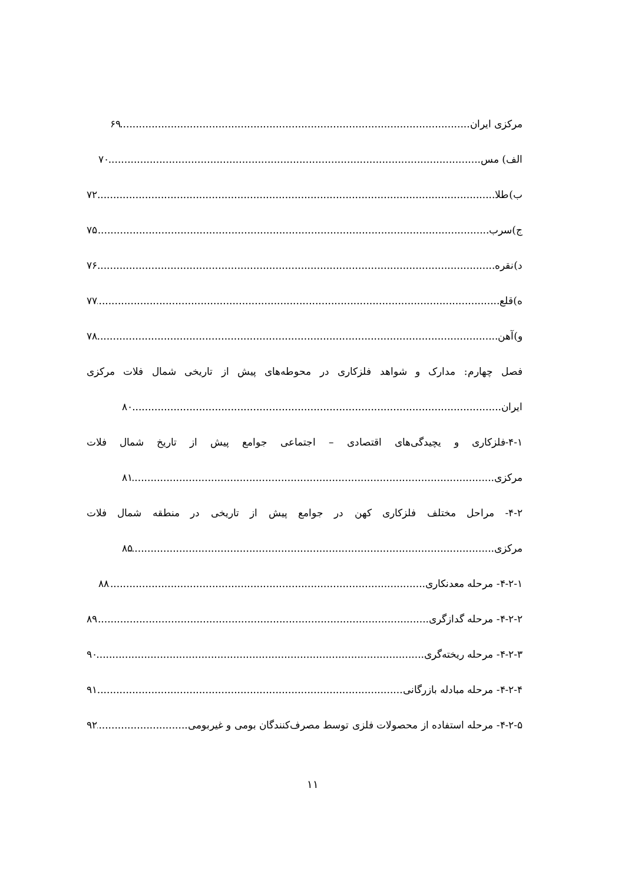مرکزی ایران ۶۹
الف) مس ۷۰
ب)طلا ۷۲
ج)سرب ۷۵
د)نقره ۷۶
ه)قلع ۷۷
و)آهن ۷۸
فصل چهارم: مدارک و شواهد فلزکاری در محوطه‌های پیش از تاریخی شمال فلات مرکزی
ایران ۸۰
۴-۱-فلزکاری و یچیدگی‌های اقتصادی – اجتماعی جوامع پیش از تاریخ شمال فلات
مرکزی ۸۱
۴-۲- مراحل مختلف فلزکاری کهن در جوامع پیش از تاریخی در منطقه شمال فلات
مرکزی ۸۵
۴-۲-۱- مرحله معدنکاری ۸۸
۴-۲-۲- مرحله گدازگری ۸۹
۴-۲-۳- مرحله ریخته‌گری ۹۰
۴-۲-۴- مرحله مبادله بازرگانی ۹۱
۴-۲-۵- مرحله استفاده از محصولات فلزی توسط مصرف‌کنندگان بومی و غیربومی ۹۲
۱۱